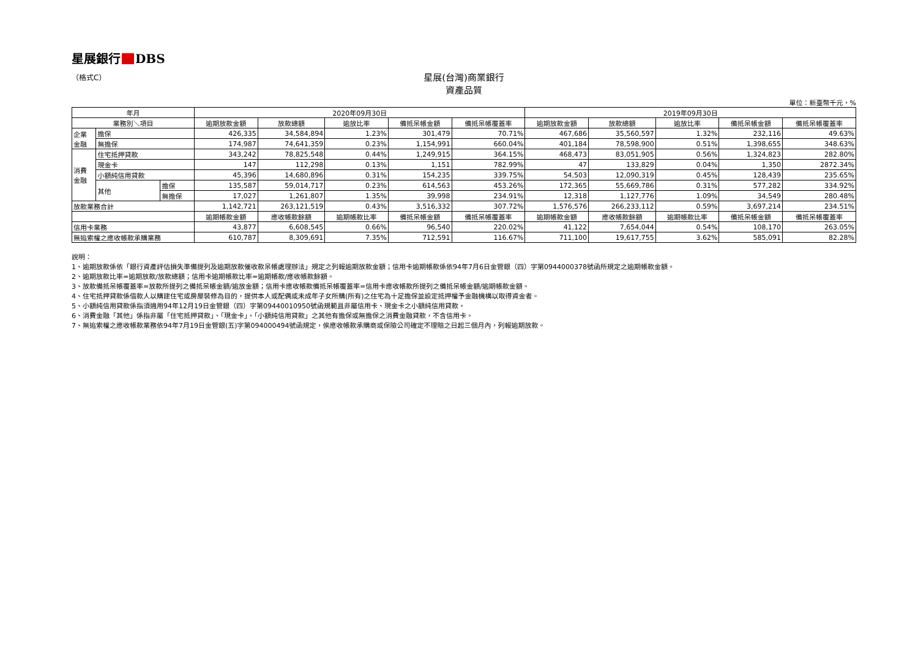星展銀行 DBS
（格式C）
星展(台灣)商業銀行
資產品質
單位：新臺幣千元，%
| 年月 | | | 2020年09月30日 | | | | | 2019年09月30日 | | | | |
| --- | --- | --- | --- | --- | --- | --- | --- | --- | --- | --- | --- | --- |
| 業務別＼項目 | | | 逾期放款金額 | 放款總額 | 逾放比率 | 備抵呆帳金額 | 備抵呆帳覆蓋率 | 逾期放款金額 | 放款總額 | 逾放比率 | 備抵呆帳金額 | 備抵呆帳覆蓋率 |
| 企業 金融 | 擔保 | | 426,335 | 34,584,894 | 1.23% | 301,479 | 70.71% | 467,686 | 35,560,597 | 1.32% | 232,116 | 49.63% |
| | 無擔保 | | 174,987 | 74,641,359 | 0.23% | 1,154,991 | 660.04% | 401,184 | 78,598,900 | 0.51% | 1,398,655 | 348.63% |
| 消費 金融 | 住宅抵押貸款 | | 343,242 | 78,825,548 | 0.44% | 1,249,915 | 364.15% | 468,473 | 83,051,905 | 0.56% | 1,324,823 | 282.80% |
| | 現金卡 | | 147 | 112,298 | 0.13% | 1,151 | 782.99% | 47 | 133,829 | 0.04% | 1,350 | 2872.34% |
| | 小額純信用貸款 | | 45,396 | 14,680,896 | 0.31% | 154,235 | 339.75% | 54,503 | 12,090,319 | 0.45% | 128,439 | 235.65% |
| | 其他 | 擔保 | 135,587 | 59,014,717 | 0.23% | 614,563 | 453.26% | 172,365 | 55,669,786 | 0.31% | 577,282 | 334.92% |
| | | 無擔保 | 17,027 | 1,261,807 | 1.35% | 39,998 | 234.91% | 12,318 | 1,127,776 | 1.09% | 34,549 | 280.48% |
| 放款業務合計 | | | 1,142,721 | 263,121,519 | 0.43% | 3,516,332 | 307.72% | 1,576,576 | 266,233,112 | 0.59% | 3,697,214 | 234.51% |
| | | | 逾期帳款金額 | 應收帳款餘額 | 逾期帳款比率 | 備抵呆帳金額 | 備抵呆帳覆蓋率 | 逾期帳款金額 | 應收帳款餘額 | 逾期帳款比率 | 備抵呆帳金額 | 備抵呆帳覆蓋率 |
| 信用卡業務 | | | 43,877 | 6,608,545 | 0.66% | 96,540 | 220.02% | 41,122 | 7,654,044 | 0.54% | 108,170 | 263.05% |
| 無追索權之應收帳款承購業務 | | | 610,787 | 8,309,691 | 7.35% | 712,591 | 116.67% | 711,100 | 19,617,755 | 3.62% | 585,091 | 82.28% |
說明：
1、逾期放款係依「銀行資產評估損失準備提列及逾期放款催收款呆帳處理辦法」規定之列報逾期放款金額；信用卡逾期帳款係依94年7月6日金管銀（四）字第0944000378號函所規定之逾期帳款金額。
2、逾期放款比率=逾期放款/放款總額；信用卡逾期帳款比率=逾期帳款/應收帳款餘額。
3、放款備抵呆帳覆蓋率=放款所提列之備抵呆帳金額/逾放金額；信用卡應收帳款備抵呆帳覆蓋率=信用卡應收帳款所提列之備抵呆帳金額/逾期帳款金額。
4、住宅抵押貸款係借款人以購建住宅或房屋裝修為目的，提供本人或配偶或未成年子女所購(所有)之住宅為十足擔保並設定抵押權予金融機構以取得資金者。
5、小額純信用貸款係指須適用94年12月19日金管銀（四）字第09440010950號函規範且非屬信用卡、現金卡之小額純信用貸款。
6、消費金融「其他」係指非屬「住宅抵押貸款」、「現金卡」、「小額純信用貸款」之其他有擔保或無擔保之消費金融貸款，不含信用卡。
7、無追索權之應收帳款業務依94年7月19日金管銀(五)字第094000494號函規定，俟應收帳款承購商或保險公司確定不理賠之日起三個月內，列報逾期放款。